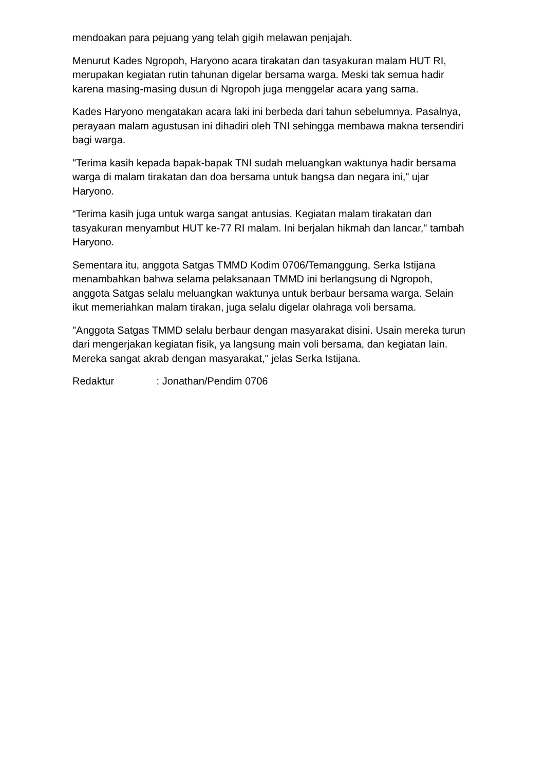mendoakan para pejuang yang telah gigih melawan penjajah.
Menurut Kades Ngropoh, Haryono acara tirakatan dan tasyakuran malam HUT RI, merupakan kegiatan rutin tahunan digelar bersama warga. Meski tak semua hadir karena masing-masing dusun di Ngropoh juga menggelar acara yang sama.
Kades Haryono mengatakan acara laki ini berbeda dari tahun sebelumnya. Pasalnya, perayaan malam agustusan ini dihadiri oleh TNI sehingga membawa makna tersendiri bagi warga.
"Terima kasih kepada bapak-bapak TNI sudah meluangkan waktunya hadir bersama warga di malam tirakatan dan doa bersama untuk bangsa dan negara ini," ujar Haryono.
“Terima kasih juga untuk warga sangat antusias. Kegiatan malam tirakatan dan tasyakuran menyambut HUT ke-77 RI malam. Ini berjalan hikmah dan lancar," tambah Haryono.
Sementara itu, anggota Satgas TMMD Kodim 0706/Temanggung, Serka Istijana menambahkan bahwa selama pelaksanaan TMMD ini berlangsung di Ngropoh, anggota Satgas selalu meluangkan waktunya untuk berbaur bersama warga. Selain ikut memeriahkan malam tirakan, juga selalu digelar olahraga voli bersama.
"Anggota Satgas TMMD selalu berbaur dengan masyarakat disini. Usain mereka turun dari mengerjakan kegiatan fisik, ya langsung main voli bersama, dan kegiatan lain. Mereka sangat akrab dengan masyarakat," jelas Serka Istijana.
Redaktur : Jonathan/Pendim 0706